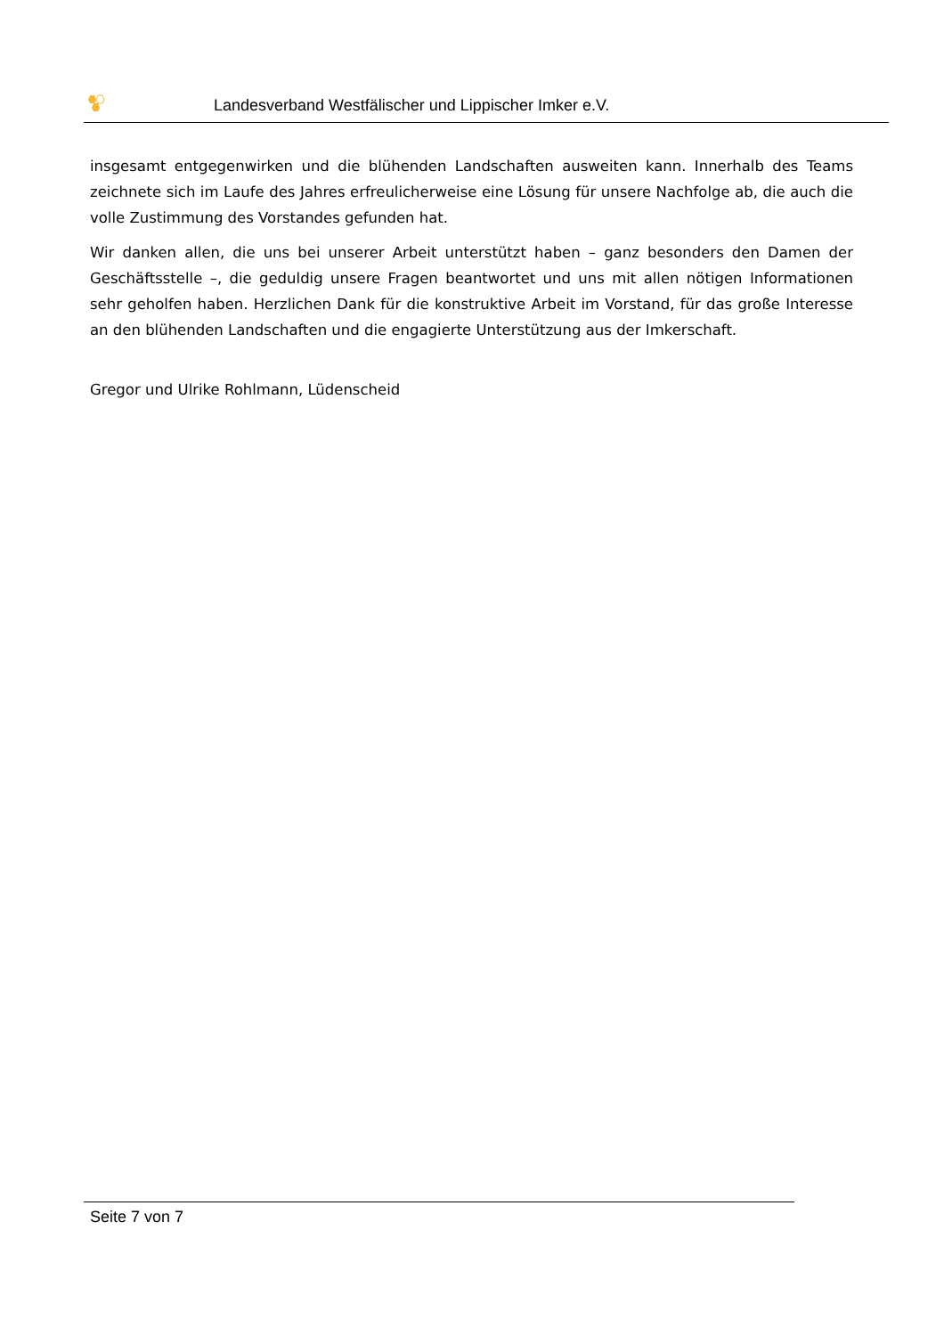Landesverband Westfälischer und Lippischer Imker e.V.
insgesamt entgegenwirken und die blühenden Landschaften ausweiten kann. Innerhalb des Teams zeichnete sich im Laufe des Jahres erfreulicherweise eine Lösung für unsere Nachfolge ab, die auch die volle Zustimmung des Vorstandes gefunden hat.
Wir danken allen, die uns bei unserer Arbeit unterstützt haben – ganz besonders den Damen der Geschäftsstelle –, die geduldig unsere Fragen beantwortet und uns mit allen nötigen Informationen sehr geholfen haben. Herzlichen Dank für die konstruktive Arbeit im Vorstand, für das große Interesse an den blühenden Landschaften und die engagierte Unterstützung aus der Imkerschaft.
Gregor und Ulrike Rohlmann, Lüdenscheid
Seite 7 von 7